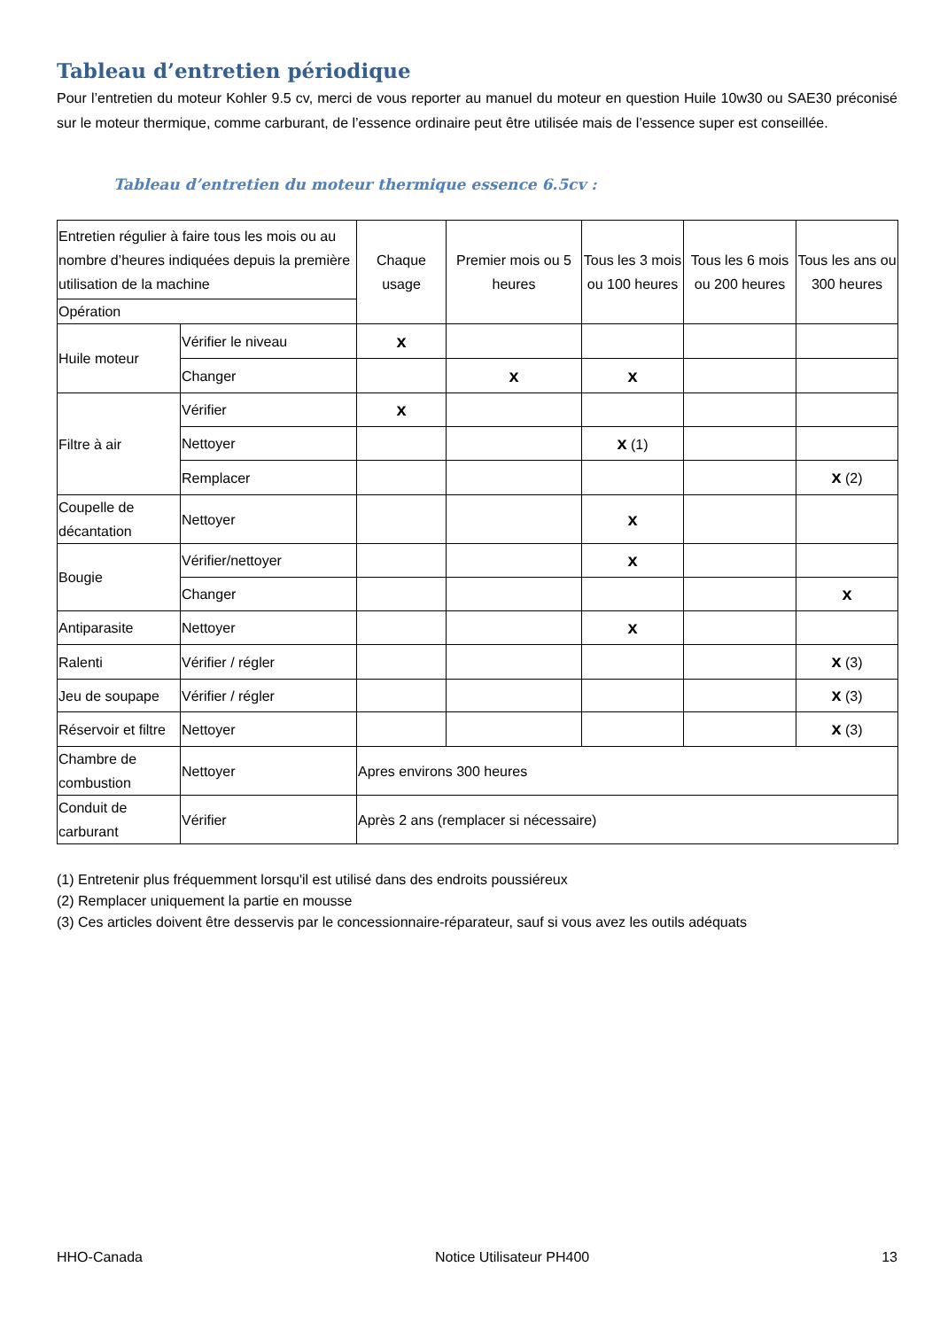Tableau d’entretien périodique
Pour l’entretien du moteur Kohler 9.5 cv, merci de vous reporter au manuel du moteur en question Huile 10w30 ou SAE30 préconisé sur le moteur thermique, comme carburant, de l’essence ordinaire peut être utilisée mais de l’essence super est conseillée.
Tableau d’entretien du moteur thermique essence 6.5cv :
| Entretien régulier à faire tous les mois ou au nombre d’heures indiquées depuis la première utilisation de la machine | | Chaque usage | Premier mois ou 5 heures | Tous les 3 mois ou 100 heures | Tous les 6 mois ou 200 heures | Tous les ans ou 300 heures |
| Opération | | | | | | |
| Huile moteur | Vérifier le niveau | x | | | | |
| | Changer | | x | x | | |
| Filtre à air | Vérifier | x | | | | |
| | Nettoyer | | | x (1) | | |
| | Remplacer | | | | | x (2) |
| Coupelle de décantation | Nettoyer | | | x | | |
| Bougie | Vérifier/nettoyer | | | x | | |
| | Changer | | | | | x |
| Antiparasite | Nettoyer | | | x | | |
| Ralenti | Vérifier / régler | | | | | x (3) |
| Jeu de soupape | Vérifier / régler | | | | | x (3) |
| Réservoir et filtre | Nettoyer | | | | | x (3) |
| Chambre de combustion | Nettoyer | Apres environs 300 heures | | | | |
| Conduit de carburant | Vérifier | Après 2 ans (remplacer si nécessaire) | | | | |
(1) Entretenir plus fréquemment lorsqu'il est utilisé dans des endroits poussiéreux
(2) Remplacer uniquement la partie en mousse
(3) Ces articles doivent être desservis par le concessionnaire-réparateur, sauf si vous avez les outils adéquats
HHO-Canada Notice Utilisateur PH400 13